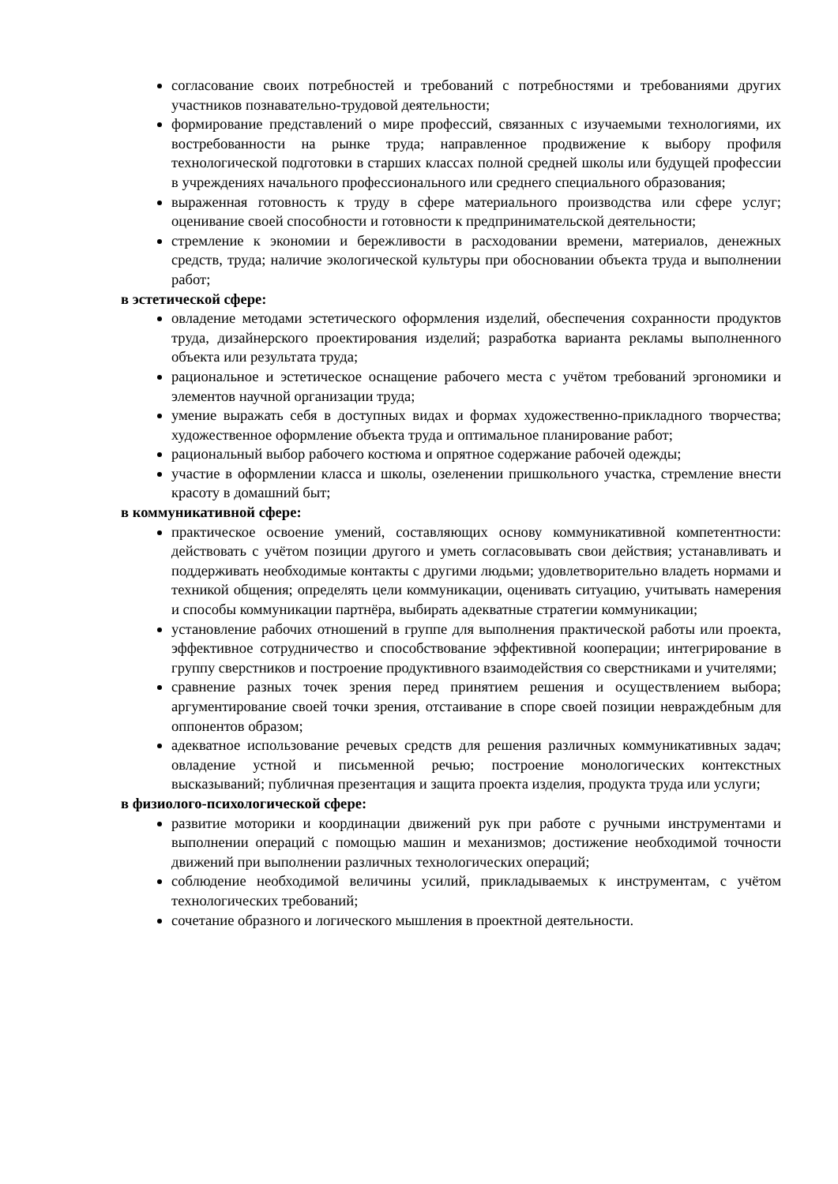согласование своих потребностей и требований с потребностями и требованиями других участников познавательно-трудовой деятельности;
формирование представлений о мире профессий, связанных с изучаемыми технологиями, их востребованности на рынке труда; направленное продвижение к выбору профиля технологической подготовки в старших классах полной средней школы или будущей профессии в учреждениях начального профессионального или среднего специального образования;
выраженная готовность к труду в сфере материального производства или сфере услуг; оценивание своей способности и готовности к предпринимательской деятельности;
стремление к экономии и бережливости в расходовании времени, материалов, денежных средств, труда; наличие экологической культуры при обосновании объекта труда и выполнении работ;
в эстетической сфере:
овладение методами эстетического оформления изделий, обеспечения сохранности продуктов труда, дизайнерского проектирования изделий; разработка варианта рекламы выполненного объекта или результата труда;
рациональное и эстетическое оснащение рабочего места с учётом требований эргономики и элементов научной организации труда;
умение выражать себя в доступных видах и формах художественно-прикладного творчества; художественное оформление объекта труда и оптимальное планирование работ;
рациональный выбор рабочего костюма и опрятное содержание рабочей одежды;
участие в оформлении класса и школы, озеленении пришкольного участка, стремление внести красоту в домашний быт;
в коммуникативной сфере:
практическое освоение умений, составляющих основу коммуникативной компетентности: действовать с учётом позиции другого и уметь согласовывать свои действия; устанавливать и поддерживать необходимые контакты с другими людьми; удовлетворительно владеть нормами и техникой общения; определять цели коммуникации, оценивать ситуацию, учитывать намерения и способы коммуникации партнёра, выбирать адекватные стратегии коммуникации;
установление рабочих отношений в группе для выполнения практической работы или проекта, эффективное сотрудничество и способствование эффективной кооперации; интегрирование в группу сверстников и построение продуктивного взаимодействия со сверстниками и учителями;
сравнение разных точек зрения перед принятием решения и осуществлением выбора; аргументирование своей точки зрения, отстаивание в споре своей позиции невраждебным для оппонентов образом;
адекватное использование речевых средств для решения различных коммуникативных задач; овладение устной и письменной речью; построение монологических контекстных высказываний; публичная презентация и защита проекта изделия, продукта труда или услуги;
в физиолого-психологической сфере:
развитие моторики и координации движений рук при работе с ручными инструментами и выполнении операций с помощью машин и механизмов; достижение необходимой точности движений при выполнении различных технологических операций;
соблюдение необходимой величины усилий, прикладываемых к инструментам, с учётом технологических требований;
сочетание образного и логического мышления в проектной деятельности.